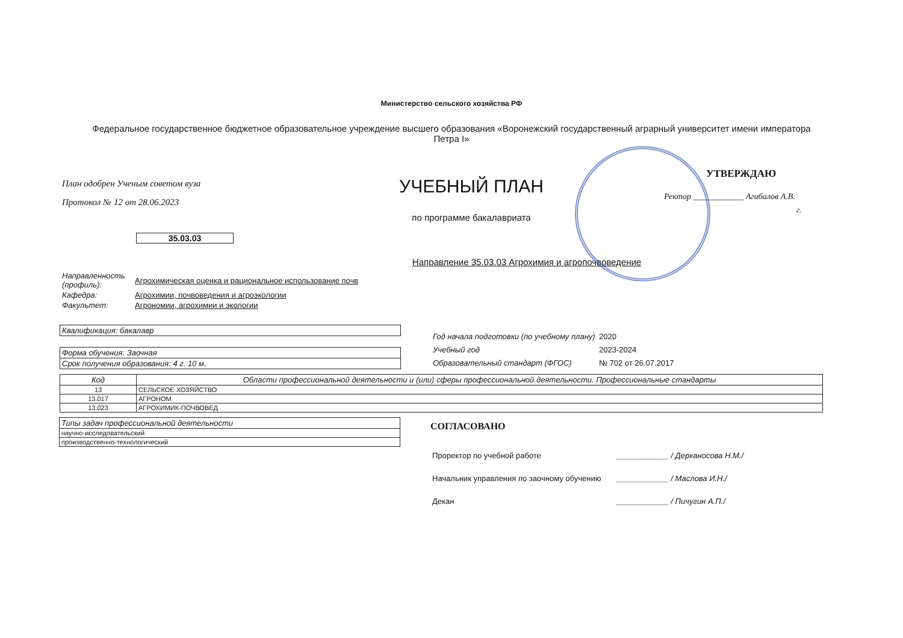Министерство сельского хозяйства РФ
Федеральное государственное бюджетное образовательное учреждение высшего образования «Воронежский государственный аграрный университет имени императора Петра I»
План одобрен Ученым советом вуза
Протокол № 12 от 28.06.2023
35.03.03
УЧЕБНЫЙ ПЛАН
по программе бакалавриата
УТВЕРЖДАЮ
Ректор ____________ Агибалов А.В.
г.
Направление 35.03.03 Агрохимия и агропочвоведение
| Направленность (профиль): | Агрохимическая оценка и рациональное использование почв |
| Кафедра: | Агрохимии, почвоведения и агроэкологии |
| Факультет: | Агрономии, агрохимии и экологии |
| Квалификация: бакалавр |
| Форма обучения: Заочная |
| Срок получения образования: 4 г. 10 м. |
| Год начала подготовки (по учебному плану) | 2020 |
| Учебный год | 2023-2024 |
| Образовательный стандарт (ФГОС) | № 702 от 26.07.2017 |
| Код | Области профессиональной деятельности и (или) сферы профессиональной деятельности. Профессиональные стандарты |
| --- | --- |
| 13 | СЕЛЬСКОЕ ХОЗЯЙСТВО |
| 13.017 | АГРОНОМ |
| 13.023 | АГРОХИМИК-ПОЧВОВЕД |
| Типы задач профессиональной деятельности |
| научно-исследовательский |
| производственно-технологический |
СОГЛАСОВАНО
| Проректор по учебной работе | ____________ / Дерканосова Н.М./ |
| Начальник управления по заочному обучению | ____________ / Маслова И.Н./ |
| Декан | ____________ / Пичугин А.П./ |